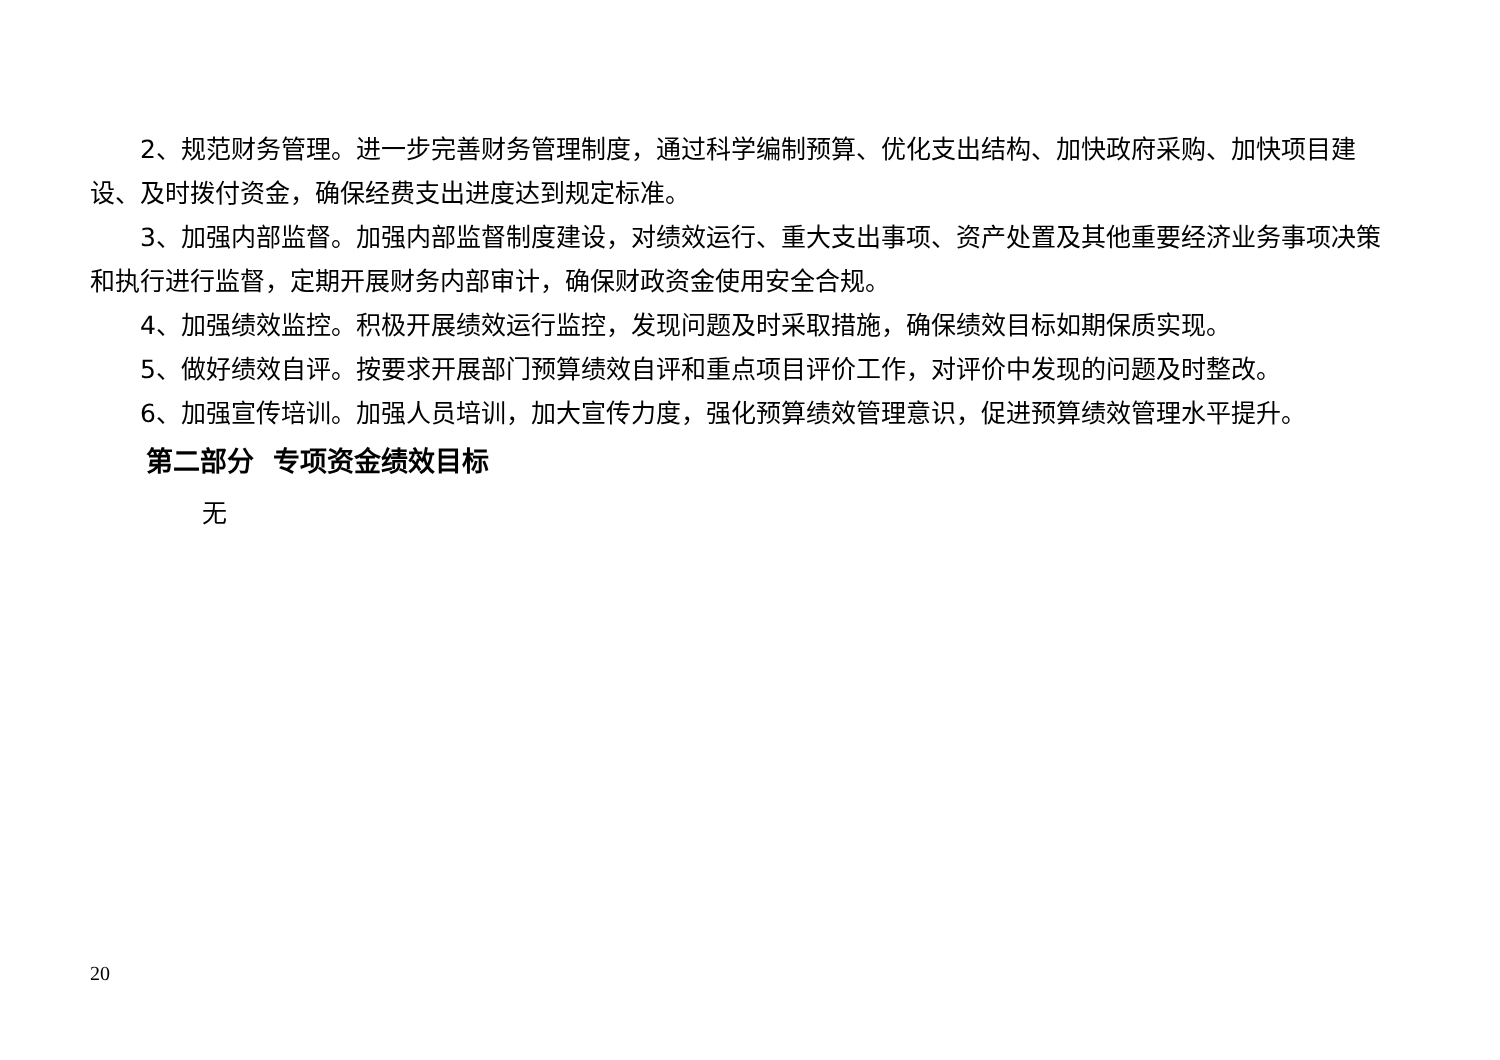2、规范财务管理。进一步完善财务管理制度，通过科学编制预算、优化支出结构、加快政府采购、加快项目建设、及时拨付资金，确保经费支出进度达到规定标准。
3、加强内部监督。加强内部监督制度建设，对绩效运行、重大支出事项、资产处置及其他重要经济业务事项决策和执行进行监督，定期开展财务内部审计，确保财政资金使用安全合规。
4、加强绩效监控。积极开展绩效运行监控，发现问题及时采取措施，确保绩效目标如期保质实现。
5、做好绩效自评。按要求开展部门预算绩效自评和重点项目评价工作，对评价中发现的问题及时整改。
6、加强宣传培训。加强人员培训，加大宣传力度，强化预算绩效管理意识，促进预算绩效管理水平提升。
第二部分 专项资金绩效目标
无
20